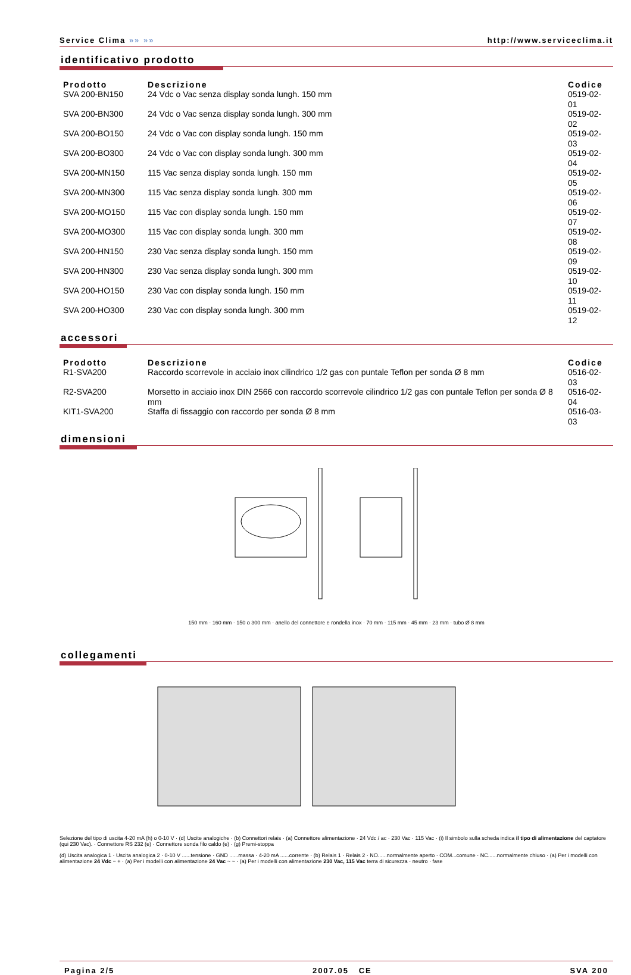Service Clima »» »» http://www.serviceclima.it
identificativo prodotto
| Prodotto | Descrizione | Codice |
| --- | --- | --- |
| SVA 200-BN150 | 24 Vdc o Vac senza display sonda lungh. 150 mm | 0519-02-01 |
| SVA 200-BN300 | 24 Vdc o Vac senza display sonda lungh. 300 mm | 0519-02-02 |
| SVA 200-BO150 | 24 Vdc o Vac con display sonda lungh. 150 mm | 0519-02-03 |
| SVA 200-BO300 | 24 Vdc o Vac con display sonda lungh. 300 mm | 0519-02-04 |
| SVA 200-MN150 | 115 Vac senza display sonda lungh. 150 mm | 0519-02-05 |
| SVA 200-MN300 | 115 Vac senza display sonda lungh. 300 mm | 0519-02-06 |
| SVA 200-MO150 | 115 Vac con display sonda lungh. 150 mm | 0519-02-07 |
| SVA 200-MO300 | 115 Vac con display sonda lungh. 300 mm | 0519-02-08 |
| SVA 200-HN150 | 230 Vac senza display sonda lungh. 150 mm | 0519-02-09 |
| SVA 200-HN300 | 230 Vac senza display sonda lungh. 300 mm | 0519-02-10 |
| SVA 200-HO150 | 230 Vac con display sonda lungh. 150 mm | 0519-02-11 |
| SVA 200-HO300 | 230 Vac con display sonda lungh. 300 mm | 0519-02-12 |
accessori
| Prodotto | Descrizione | Codice |
| --- | --- | --- |
| R1-SVA200 | Raccordo scorrevole in acciaio inox cilindrico 1/2 gas con puntale Teflon per sonda Ø 8 mm | 0516-02-03 |
| R2-SVA200 | Morsetto in acciaio inox DIN 2566 con raccordo scorrevole cilindrico 1/2 gas con puntale Teflon per sonda Ø 8 mm | 0516-02-04 |
| KIT1-SVA200 | Staffa di fissaggio con raccordo per sonda Ø 8 mm | 0516-03-03 |
dimensioni
150 mm · 160 mm · 150 o 300 mm · anello del connettore e rondella inox · 70 mm · 115 mm · 45 mm · 23 mm · tubo Ø 8 mm
collegamenti
Selezione del tipo di uscita 4-20 mA (h) o 0-10 V · (d) Uscite analogiche · (b) Connettori relais · (a) Connettore alimentazione · 24 Vdc / ac · 230 Vac · 115 Vac · (i) Il simbolo sulla scheda indica il tipo di alimentazione del captatore (qui 230 Vac). · Connettore RS 232 (e) · Connettore sonda filo caldo (e) · (g) Premi-stoppa
(d) Uscita analogica 1 · Uscita analogica 2 · 0-10 V ......tensione · GND ......massa · 4-20 mA ......corrente · (b) Relais 1 · Relais 2 · NO......normalmente aperto · COM...comune · NC......normalmente chiuso · (a) Per i modelli con alimentazione 24 Vdc − + · (a) Per i modelli con alimentazione 24 Vac ~ ~ · (a) Per i modelli con alimentazione 230 Vac, 115 Vac terra di sicurezza · neutro · fase
Pagina 2/5 2007.05 CE SVA 200